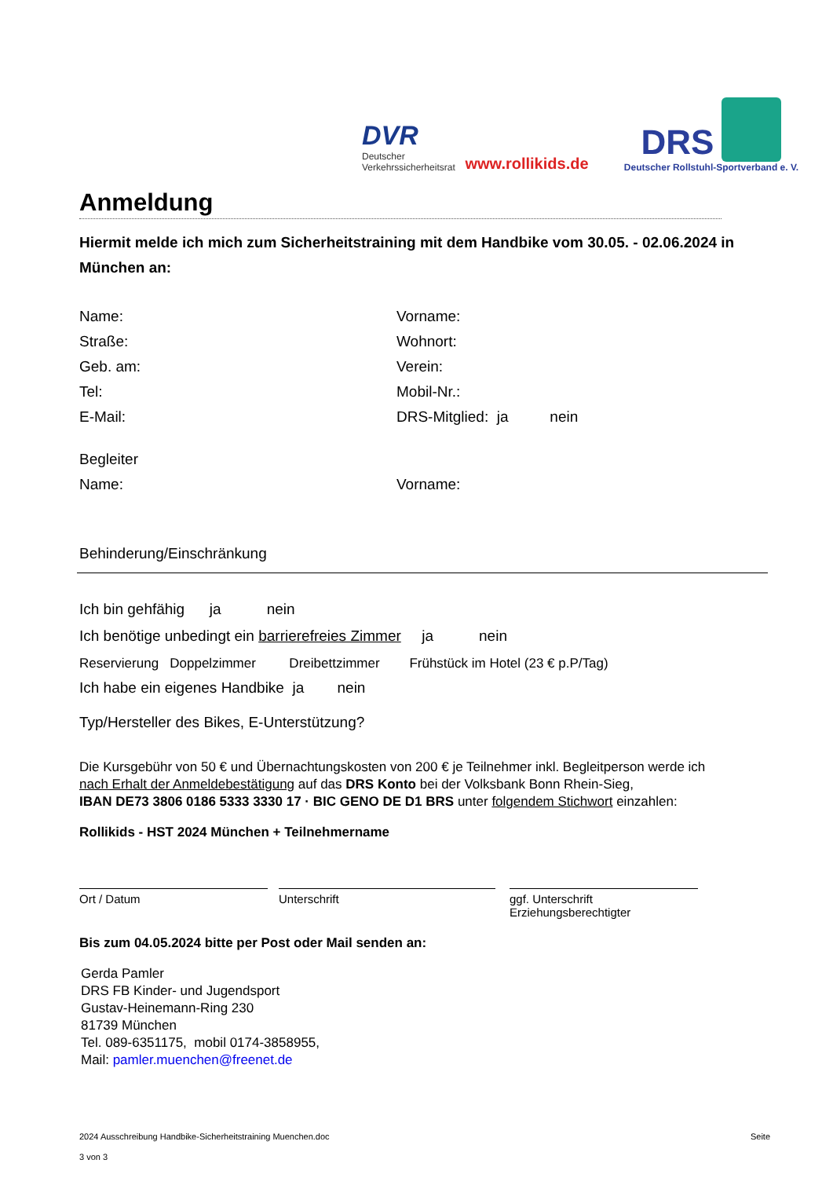DVR
Deutscher Verkehrssicherheitsrat
www.rollikids.de
DRS
Deutscher Rollstuhl-Sportverband e. V.
Anmeldung
Hiermit melde ich mich zum Sicherheitstraining mit dem Handbike vom 30.05. - 02.06.2024 in München an:
Name: Vorname:
Straße: Wohnort:
Geb. am: Verein:
Tel: Mobil-Nr.:
E-Mail: DRS-Mitglied: ja nein
Begleiter
Name: Vorname:
Behinderung/Einschränkung
Ich bin gehfähig ja nein
Ich benötige unbedingt ein barrierefreies Zimmer ja nein
Reservierung Doppelzimmer Dreibettzimmer Frühstück im Hotel (23 € p.P/Tag)
Ich habe ein eigenes Handbike ja nein
Typ/Hersteller des Bikes, E-Unterstützung?
Die Kursgebühr von 50 € und Übernachtungskosten von 200 € je Teilnehmer inkl. Begleitperson werde ich
nach Erhalt der Anmeldebestätigung auf das DRS Konto bei der Volksbank Bonn Rhein-Sieg,
IBAN DE73 3806 0186 5333 3330 17 · BIC GENO DE D1 BRS unter folgendem Stichwort einzahlen:
Rollikids - HST 2024 München + Teilnehmername
Ort / Datum Unterschrift ggf. Unterschrift Erziehungsberechtigter
Bis zum 04.05.2024 bitte per Post oder Mail senden an:
Gerda Pamler
DRS FB Kinder- und Jugendsport
Gustav-Heinemann-Ring 230
81739 München
Tel. 089-6351175, mobil 0174-3858955,
Mail: pamler.muenchen@freenet.de
2024 Ausschreibung Handbike-Sicherheitstraining Muenchen.doc Seite
3 von 3